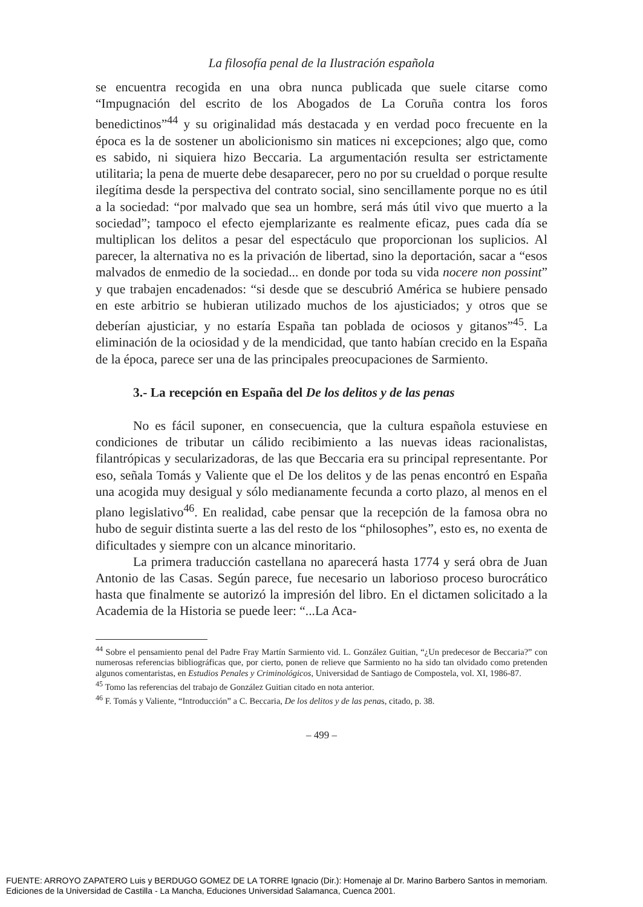La filosofía penal de la Ilustración española
se encuentra recogida en una obra nunca publicada que suele citarse como “Impugnación del escrito de los Abogados de La Coruña contra los foros benedictinos”<sup>44</sup> y su originalidad más destacada y en verdad poco frecuente en la época es la de sostener un abolicionismo sin matices ni excepciones; algo que, como es sabido, ni siquiera hizo Beccaria. La argumentación resulta ser estrictamente utilitaria; la pena de muerte debe desaparecer, pero no por su crueldad o porque resulte ilegítima desde la perspectiva del contrato social, sino sencillamente porque no es útil a la sociedad: “por malvado que sea un hombre, será más útil vivo que muerto a la sociedad”; tampoco el efecto ejemplarizante es realmente eficaz, pues cada día se multiplican los delitos a pesar del espectáculo que proporcionan los suplicios. Al parecer, la alternativa no es la privación de libertad, sino la deportación, sacar a “esos malvados de enmedio de la sociedad... en donde por toda su vida nocere non possint” y que trabajen encadenados: “si desde que se descubrió América se hubiere pensado en este arbitrio se hubieran utilizado muchos de los ajusticiados; y otros que se deberían ajusticiar, y no estaría España tan poblada de ociosos y gitanos”<sup>45</sup>. La eliminación de la ociosidad y de la mendicidad, que tanto habían crecido en la España de la época, parece ser una de las principales preocupaciones de Sarmiento.
3.- La recepción en España del De los delitos y de las penas
No es fácil suponer, en consecuencia, que la cultura española estuviese en condiciones de tributar un cálido recibimiento a las nuevas ideas racionalistas, filantrópicas y secularizadoras, de las que Beccaria era su principal representante. Por eso, señala Tomás y Valiente que el De los delitos y de las penas encontró en España una acogida muy desigual y sólo medianamente fecunda a corto plazo, al menos en el plano legislativo<sup>46</sup>. En realidad, cabe pensar que la recepción de la famosa obra no hubo de seguir distinta suerte a las del resto de los “philosophes”, esto es, no exenta de dificultades y siempre con un alcance minoritario.
La primera traducción castellana no aparecerá hasta 1774 y será obra de Juan Antonio de las Casas. Según parece, fue necesario un laborioso proceso burocrático hasta que finalmente se autorizó la impresión del libro. En el dictamen solicitado a la Academia de la Historia se puede leer: “...La Aca-
<sup>44</sup> Sobre el pensamiento penal del Padre Fray Martín Sarmiento vid. L. González Guitian, “¿Un predecesor de Beccaria?” con numerosas referencias bibliográficas que, por cierto, ponen de relieve que Sarmiento no ha sido tan olvidado como pretenden algunos comentaristas, en Estudios Penales y Criminológicos, Universidad de Santiago de Compostela, vol. XI, 1986-87.
<sup>45</sup> Tomo las referencias del trabajo de González Guitian citado en nota anterior.
<sup>46</sup> F. Tomás y Valiente, “Introducción” a C. Beccaria, De los delitos y de las penas, citado, p. 38.
– 499 –
FUENTE: ARROYO ZAPATERO Luis y BERDUGO GOMEZ DE LA TORRE Ignacio (Dir.): Homenaje al Dr. Marino Barbero Santos in memoriam.
Ediciones de la Universidad de Castilla - La Mancha, Educiones Universidad Salamanca, Cuenca 2001.